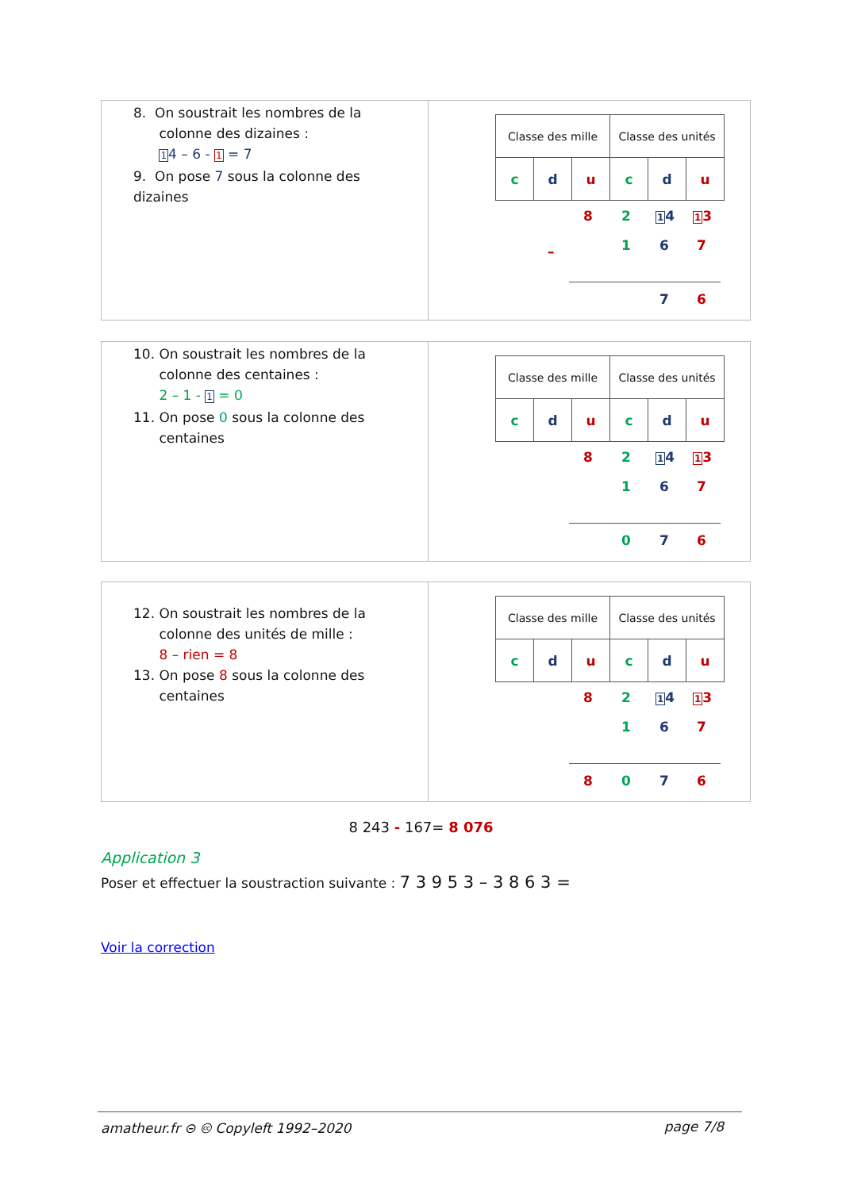8. On soustrait les nombres de la
colonne des dizaines :
14 – 6 - 1 = 7
9. On pose 7 sous la colonne des dizaines
| Classe des mille | | | Classe des unités | | |
| c | d | u | c | d | u |
8 2 14 13
1 6 7
–
7 6
10. On soustrait les nombres de la
colonne des centaines :
2 – 1 - 1 = 0
11. On pose 0 sous la colonne des
centaines
| Classe des mille | | | Classe des unités | | |
| c | d | u | c | d | u |
8 2 14 13
1 6 7
0 7 6
12. On soustrait les nombres de la
colonne des unités de mille :
8 – rien = 8
13. On pose 8 sous la colonne des
centaines
| Classe des mille | | | Classe des unités | | |
| c | d | u | c | d | u |
8 2 14 13
1 6 7
8 0 7 6
8 243 - 167= 8 076
Application 3
Poser et effectuer la soustraction suivante : 7 3 9 5 3 – 3 8 6 3 =
Voir la correction
amatheur.fr ⊝ 🅭 Copyleft 1992–2020 page 7/8